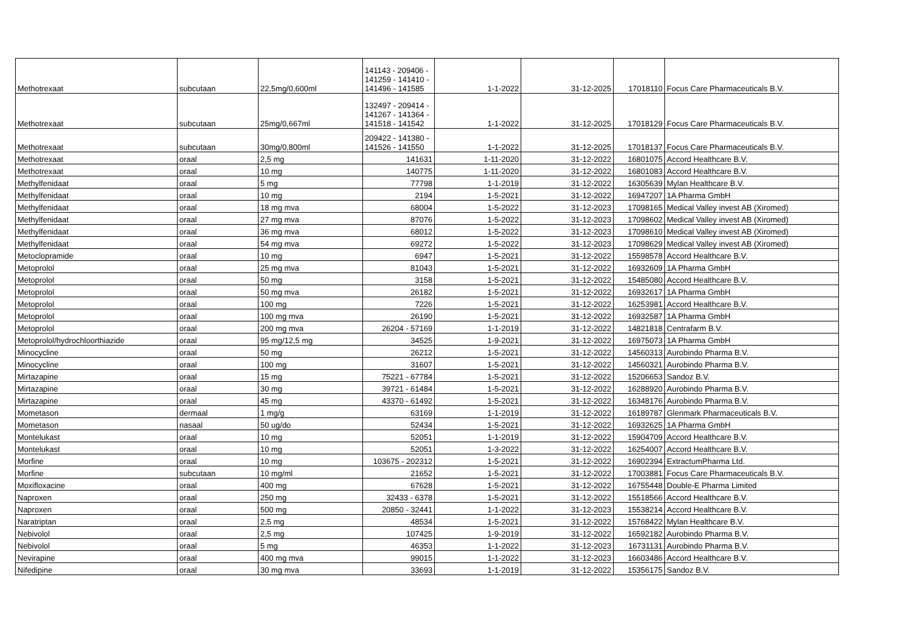| Methotrexaat | subcutaan | 22,5mg/0,600ml | 141143 - 209406 - 141259 - 141410 - 141496 - 141585 | 1-1-2022 | 31-12-2025 | 17018110 | Focus Care Pharmaceuticals B.V. |
| Methotrexaat | subcutaan | 25mg/0,667ml | 132497 - 209414 - 141267 - 141364 - 141518 - 141542 | 1-1-2022 | 31-12-2025 | 17018129 | Focus Care Pharmaceuticals B.V. |
| Methotrexaat | subcutaan | 30mg/0,800ml | 209422 - 141380 - 141526 - 141550 | 1-1-2022 | 31-12-2025 | 17018137 | Focus Care Pharmaceuticals B.V. |
| Methotrexaat | oraal | 2,5 mg | 141631 | 1-11-2020 | 31-12-2022 | 16801075 | Accord Healthcare B.V. |
| Methotrexaat | oraal | 10 mg | 140775 | 1-11-2020 | 31-12-2022 | 16801083 | Accord Healthcare B.V. |
| Methylfenidaat | oraal | 5 mg | 77798 | 1-1-2019 | 31-12-2022 | 16305639 | Mylan Healthcare B.V. |
| Methylfenidaat | oraal | 10 mg | 2194 | 1-5-2021 | 31-12-2022 | 16947207 | 1A Pharma GmbH |
| Methylfenidaat | oraal | 18 mg mva | 68004 | 1-5-2022 | 31-12-2023 | 17098165 | Medical Valley invest AB (Xiromed) |
| Methylfenidaat | oraal | 27 mg mva | 87076 | 1-5-2022 | 31-12-2023 | 17098602 | Medical Valley invest AB (Xiromed) |
| Methylfenidaat | oraal | 36 mg mva | 68012 | 1-5-2022 | 31-12-2023 | 17098610 | Medical Valley invest AB (Xiromed) |
| Methylfenidaat | oraal | 54 mg mva | 69272 | 1-5-2022 | 31-12-2023 | 17098629 | Medical Valley invest AB (Xiromed) |
| Metoclopramide | oraal | 10 mg | 6947 | 1-5-2021 | 31-12-2022 | 15598578 | Accord Healthcare B.V. |
| Metoprolol | oraal | 25 mg mva | 81043 | 1-5-2021 | 31-12-2022 | 16932609 | 1A Pharma GmbH |
| Metoprolol | oraal | 50 mg | 3158 | 1-5-2021 | 31-12-2022 | 15485080 | Accord Healthcare B.V. |
| Metoprolol | oraal | 50 mg mva | 26182 | 1-5-2021 | 31-12-2022 | 16932617 | 1A Pharma GmbH |
| Metoprolol | oraal | 100 mg | 7226 | 1-5-2021 | 31-12-2022 | 16253981 | Accord Healthcare B.V. |
| Metoprolol | oraal | 100 mg mva | 26190 | 1-5-2021 | 31-12-2022 | 16932587 | 1A Pharma GmbH |
| Metoprolol | oraal | 200 mg mva | 26204 - 57169 | 1-1-2019 | 31-12-2022 | 14821818 | Centrafarm B.V. |
| Metoprolol/hydrochloorthiazide | oraal | 95 mg/12,5 mg | 34525 | 1-9-2021 | 31-12-2022 | 16975073 | 1A Pharma GmbH |
| Minocycline | oraal | 50 mg | 26212 | 1-5-2021 | 31-12-2022 | 14560313 | Aurobindo Pharma B.V. |
| Minocycline | oraal | 100 mg | 31607 | 1-5-2021 | 31-12-2022 | 14560321 | Aurobindo Pharma B.V. |
| Mirtazapine | oraal | 15 mg | 75221 - 67784 | 1-5-2021 | 31-12-2022 | 15206653 | Sandoz B.V. |
| Mirtazapine | oraal | 30 mg | 39721 - 61484 | 1-5-2021 | 31-12-2022 | 16288920 | Aurobindo Pharma B.V. |
| Mirtazapine | oraal | 45 mg | 43370 - 61492 | 1-5-2021 | 31-12-2022 | 16348176 | Aurobindo Pharma B.V. |
| Mometason | dermaal | 1 mg/g | 63169 | 1-1-2019 | 31-12-2022 | 16189787 | Glenmark Pharmaceuticals B.V. |
| Mometason | nasaal | 50 ug/do | 52434 | 1-5-2021 | 31-12-2022 | 16932625 | 1A Pharma GmbH |
| Montelukast | oraal | 10 mg | 52051 | 1-1-2019 | 31-12-2022 | 15904709 | Accord Healthcare B.V. |
| Montelukast | oraal | 10 mg | 52051 | 1-3-2022 | 31-12-2022 | 16254007 | Accord Healthcare B.V. |
| Morfine | oraal | 10 mg | 103675 - 202312 | 1-5-2021 | 31-12-2022 | 16902394 | ExtractumPharma Ltd. |
| Morfine | subcutaan | 10 mg/ml | 21652 | 1-5-2021 | 31-12-2022 | 17003881 | Focus Care Pharmaceuticals B.V. |
| Moxifloxacine | oraal | 400 mg | 67628 | 1-5-2021 | 31-12-2022 | 16755448 | Double-E Pharma Limited |
| Naproxen | oraal | 250 mg | 32433 - 6378 | 1-5-2021 | 31-12-2022 | 15518566 | Accord Healthcare B.V. |
| Naproxen | oraal | 500 mg | 20850 - 32441 | 1-1-2022 | 31-12-2023 | 15538214 | Accord Healthcare B.V. |
| Naratriptan | oraal | 2,5 mg | 48534 | 1-5-2021 | 31-12-2022 | 15768422 | Mylan Healthcare B.V. |
| Nebivolol | oraal | 2,5 mg | 107425 | 1-9-2019 | 31-12-2022 | 16592182 | Aurobindo Pharma B.V. |
| Nebivolol | oraal | 5 mg | 46353 | 1-1-2022 | 31-12-2023 | 16731131 | Aurobindo Pharma B.V. |
| Nevirapine | oraal | 400 mg mva | 99015 | 1-1-2022 | 31-12-2023 | 16603486 | Accord Healthcare B.V. |
| Nifedipine | oraal | 30 mg mva | 33693 | 1-1-2019 | 31-12-2022 | 15356175 | Sandoz B.V. |